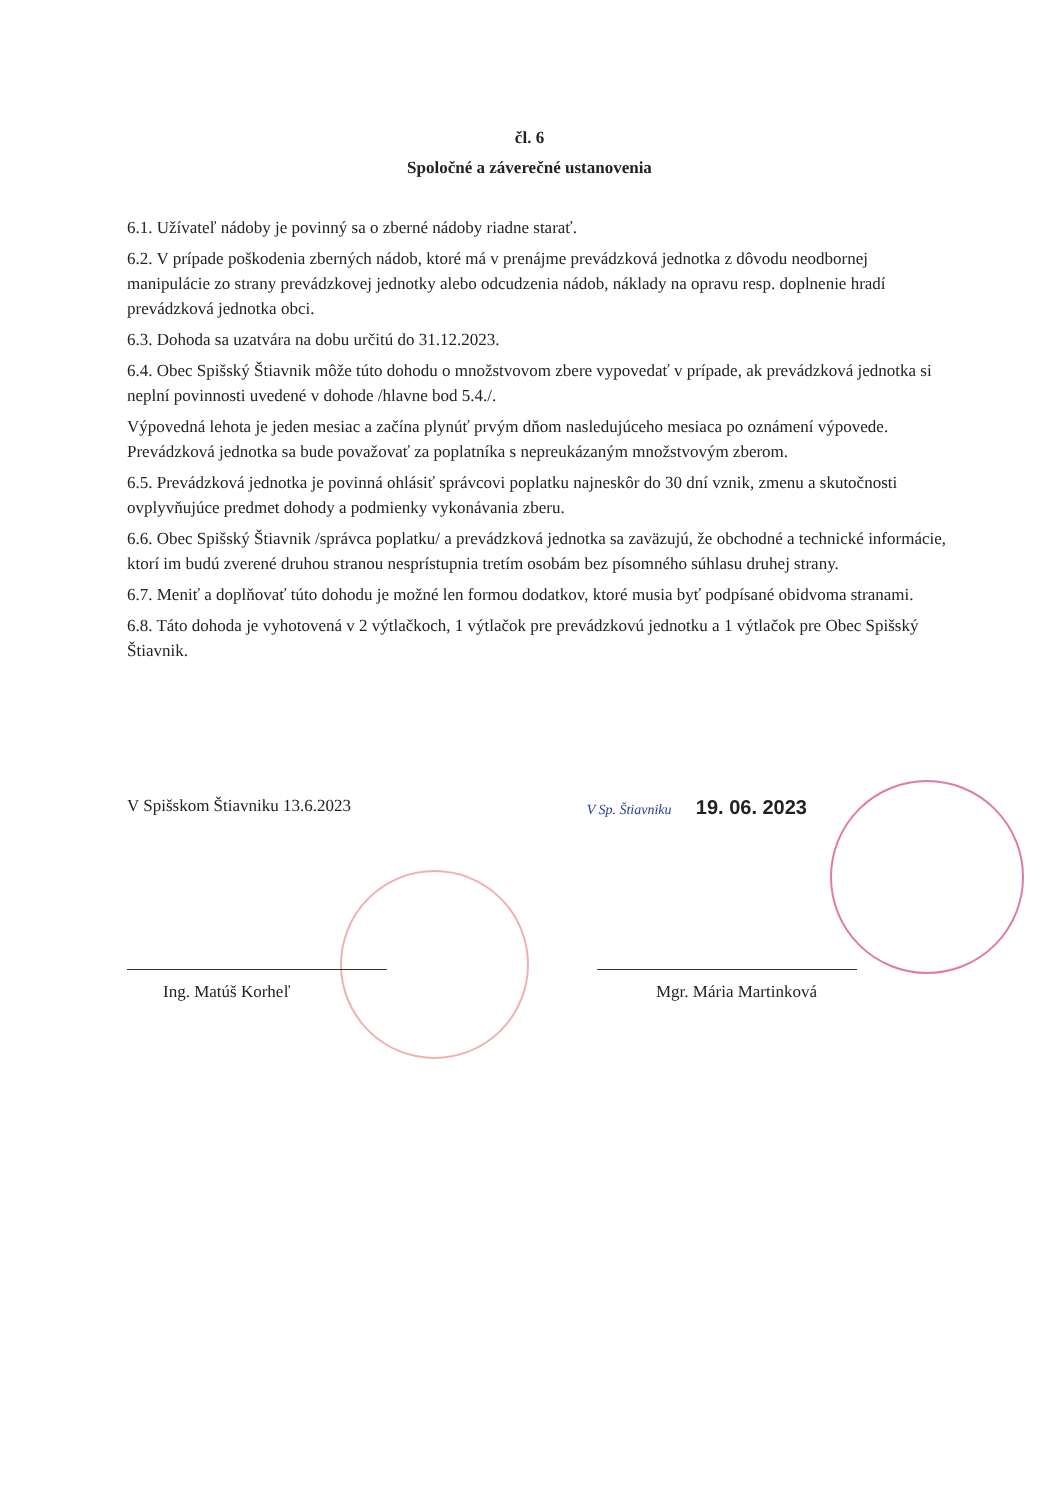čl. 6
Spoločné a záverečné ustanovenia
6.1. Užívateľ nádoby je povinný sa o zberné nádoby riadne starať.
6.2. V prípade poškodenia zberných nádob, ktoré má v prenájme prevádzková jednotka z dôvodu neodbornej manipulácie zo strany prevádzkovej jednotky alebo odcudzenia nádob, náklady na opravu resp. doplnenie hradí prevádzková jednotka obci.
6.3. Dohoda sa uzatvára na dobu určitú do 31.12.2023.
6.4. Obec Spišský Štiavnik môže túto dohodu o množstvovom zbere vypovedať v prípade, ak prevádzková jednotka si neplní povinnosti uvedené v dohode /hlavne bod 5.4./.
Výpovedná lehota je jeden mesiac a začína plynúť prvým dňom nasledujúceho mesiaca po oznámení výpovede. Prevádzková jednotka sa bude považovať za poplatníka s nepreukázaným množstvovým zberom.
6.5. Prevádzková jednotka je povinná ohlásiť správcovi poplatku najneskôr do 30 dní vznik, zmenu a skutočnosti ovplyvňujúce predmet dohody a podmienky vykonávania zberu.
6.6. Obec Spišský Štiavnik /správca poplatku/ a prevádzková jednotka sa zaväzujú, že obchodné a technické informácie, ktorí im budú zverené druhou stranou nesprístupnia tretím osobám bez písomného súhlasu druhej strany.
6.7. Meniť a doplňovať túto dohodu je možné len formou dodatkov, ktoré musia byť podpísané obidvoma stranami.
6.8. Táto dohoda je vyhotovená v 2 výtlačkoch, 1 výtlačok pre prevádzkovú jednotku a 1 výtlačok pre Obec Spišský Štiavnik.
V Spišskom Štiavniku 13.6.2023 V Sp. Štiavniku 19. 06. 2023
Ing. Matúš Korheľ Mgr. Mária Martinková